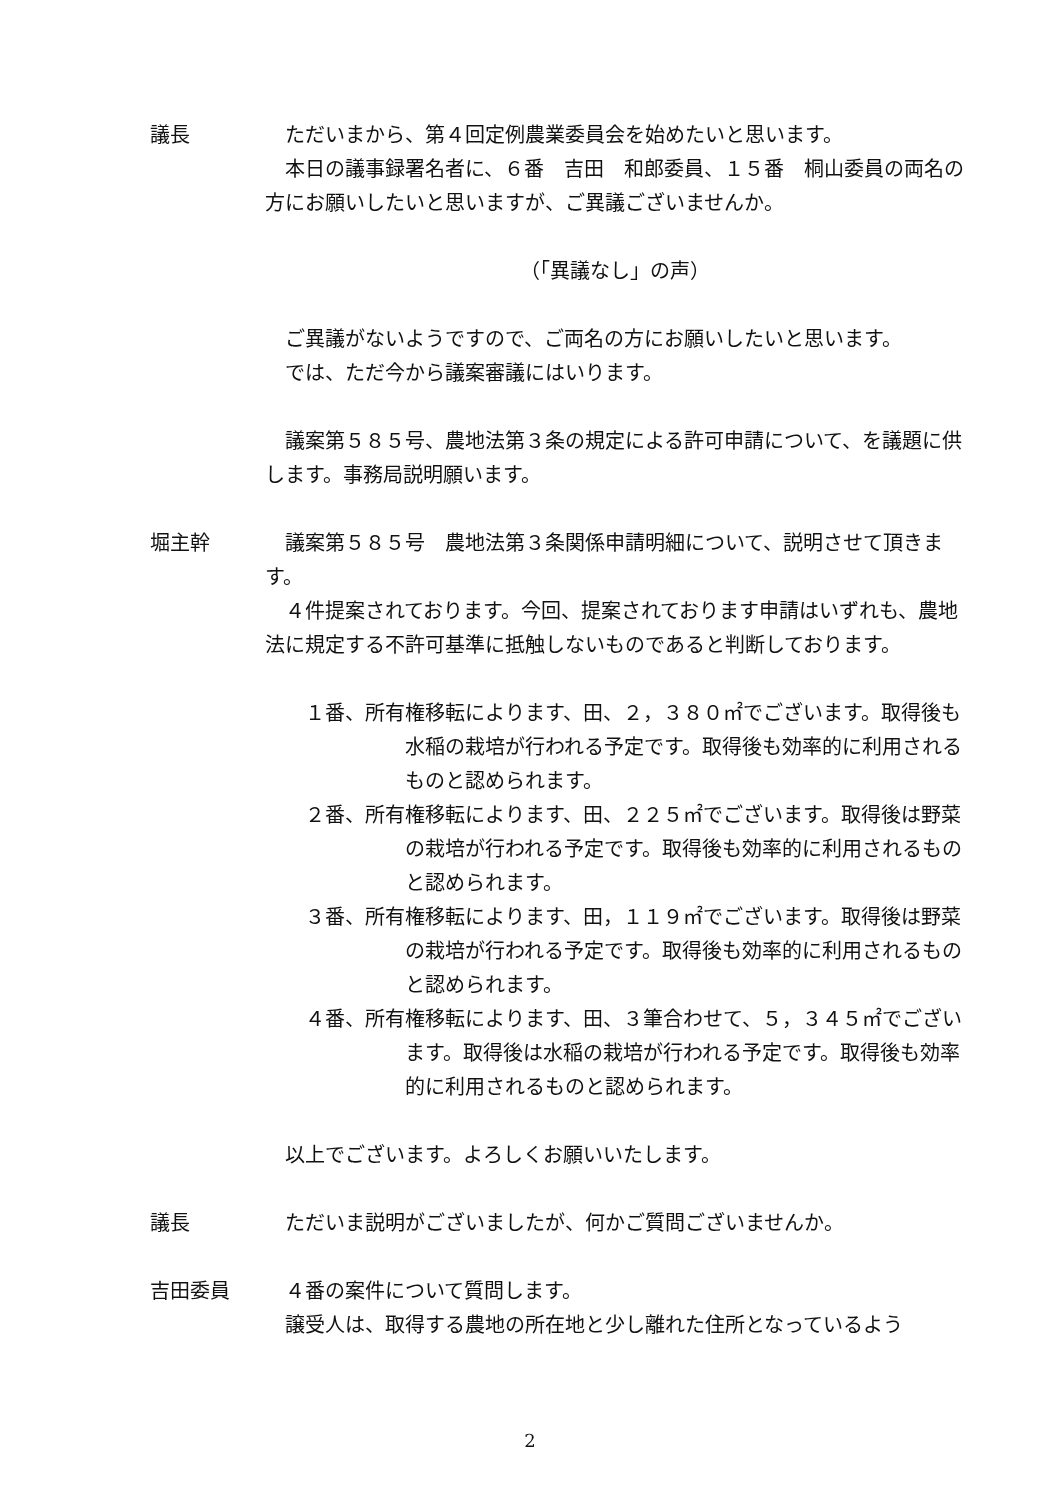議長 ただいまから、第４回定例農業委員会を始めたいと思います。
本日の議事録署名者に、６番　吉田　和郎委員、１５番　桐山委員の両名の方にお願いしたいと思いますが、ご異議ございませんか。
（「異議なし」の声）
ご異議がないようですので、ご両名の方にお願いしたいと思います。
では、ただ今から議案審議にはいります。
議案第５８５号、農地法第３条の規定による許可申請について、を議題に供します。事務局説明願います。
堀主幹 議案第５８５号　農地法第３条関係申請明細について、説明させて頂きます。
４件提案されております。今回、提案されております申請はいずれも、農地法に規定する不許可基準に抵触しないものであると判断しております。
１番、所有権移転によります、田、２，３８０㎡でございます。取得後も水稲の栽培が行われる予定です。取得後も効率的に利用されるものと認められます。
２番、所有権移転によります、田、２２５㎡でございます。取得後は野菜の栽培が行われる予定です。取得後も効率的に利用されるものと認められます。
３番、所有権移転によります、田，１１９㎡でございます。取得後は野菜の栽培が行われる予定です。取得後も効率的に利用されるものと認められます。
４番、所有権移転によります、田、３筆合わせて、５，３４５㎡でございます。取得後は水稲の栽培が行われる予定です。取得後も効率的に利用されるものと認められます。
以上でございます。よろしくお願いいたします。
議長 ただいま説明がございましたが、何かご質問ございませんか。
吉田委員 ４番の案件について質問します。
譲受人は、取得する農地の所在地と少し離れた住所となっているよう
2